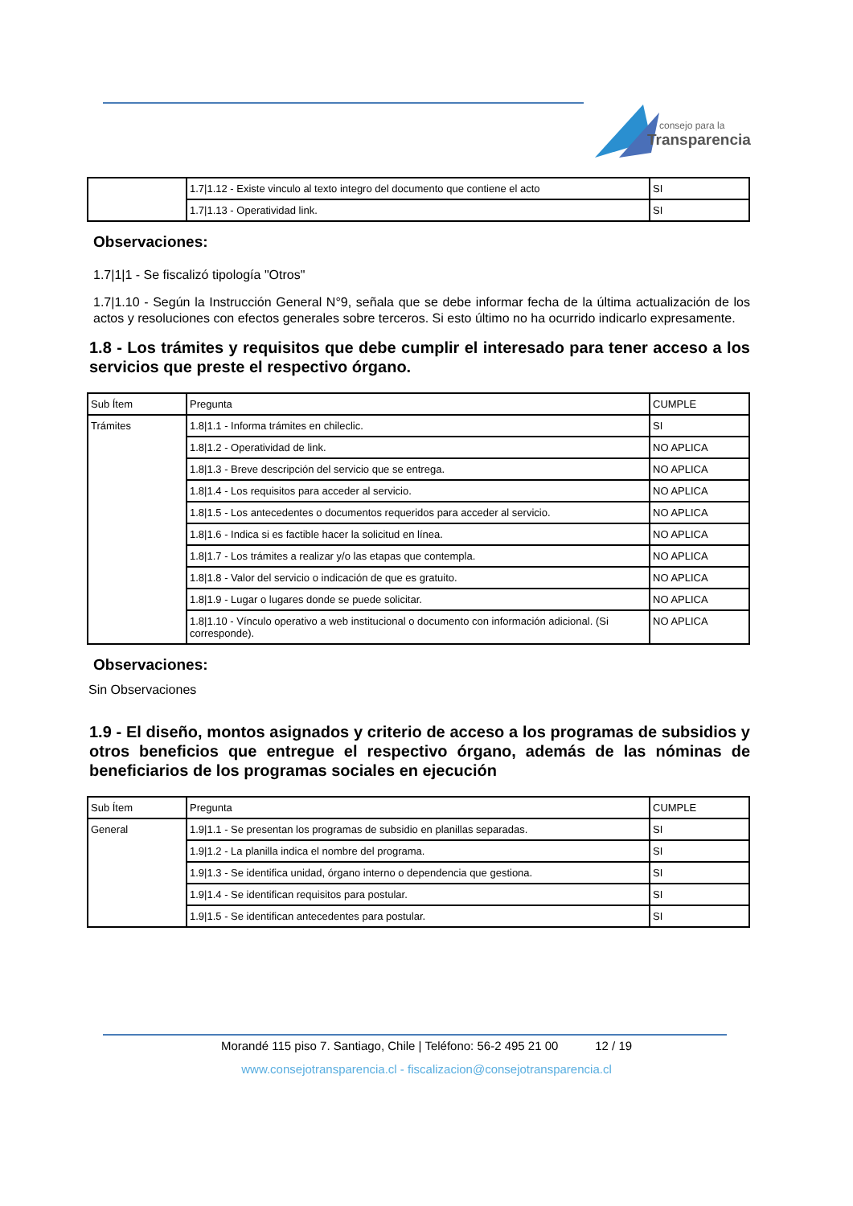consejo para la
Transparencia
| | 1.7/1.12 - Existe vinculo al texto integro del documento que contiene el acto | SI |
| | 1.7/1.13 - Operatividad link. | SI |
Observaciones:
1.7|1|1 - Se fiscalizó tipología "Otros"
1.7|1.10 - Según la Instrucción General N°9, señala que se debe informar fecha de la última actualización de los actos y resoluciones con efectos generales sobre terceros. Si esto último no ha ocurrido indicarlo expresamente.
1.8 - Los trámites y requisitos que debe cumplir el interesado para tener acceso a los servicios que preste el respectivo órgano.
| Sub Ítem | Pregunta | CUMPLE |
| Trámites | 1.8/1.1 - Informa trámites en chileclic. | SI |
| | 1.8/1.2 - Operatividad de link. | NO APLICA |
| | 1.8/1.3 - Breve descripción del servicio que se entrega. | NO APLICA |
| | 1.8/1.4 - Los requisitos para acceder al servicio. | NO APLICA |
| | 1.8/1.5 - Los antecedentes o documentos requeridos para acceder al servicio. | NO APLICA |
| | 1.8/1.6 - Indica si es factible hacer la solicitud en línea. | NO APLICA |
| | 1.8/1.7 - Los trámites a realizar y/o las etapas que contempla. | NO APLICA |
| | 1.8/1.8 - Valor del servicio o indicación de que es gratuito. | NO APLICA |
| | 1.8/1.9 - Lugar o lugares donde se puede solicitar. | NO APLICA |
| | 1.8/1.10 - Vínculo operativo a web institucional o documento con información adicional. (Si corresponde). | NO APLICA |
Observaciones:
Sin Observaciones
1.9 - El diseño, montos asignados y criterio de acceso a los programas de subsidios y otros beneficios que entregue el respectivo órgano, además de las nóminas de beneficiarios de los programas sociales en ejecución
| Sub Ítem | Pregunta | CUMPLE |
| General | 1.9/1.1 - Se presentan los programas de subsidio en planillas separadas. | SI |
| | 1.9/1.2 - La planilla indica el nombre del programa. | SI |
| | 1.9/1.3 - Se identifica unidad, órgano interno o dependencia que gestiona. | SI |
| | 1.9/1.4 - Se identifican requisitos para postular. | SI |
| | 1.9/1.5 - Se identifican antecedentes para postular. | SI |
Morandé 115 piso 7. Santiago, Chile | Teléfono: 56-2 495 21 00 12 / 19
www.consejotransparencia.cl - fiscalizacion@consejotransparencia.cl